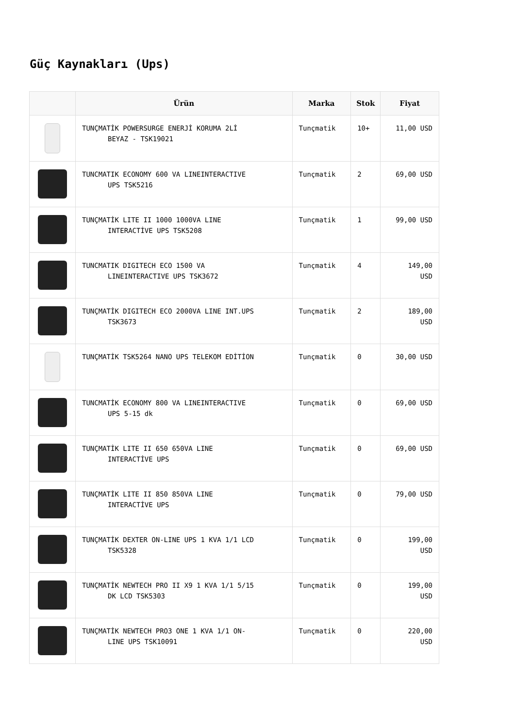Güç Kaynakları (Ups)
| | Ürün | Marka | Stok | Fiyat |
| --- | --- | --- | --- | --- |
| | TUNÇMATİK POWERSURGE ENERJİ KORUMA 2Lİ BEYAZ - TSK19021 | Tunçmatik | 10+ | 11,00 USD |
| | TUNCMATIK ECONOMY 600 VA LINEINTERACTIVE UPS TSK5216 | Tunçmatik | 2 | 69,00 USD |
| | TUNÇMATİK LITE II 1000 1000VA LINE INTERACTİVE UPS TSK5208 | Tunçmatik | 1 | 99,00 USD |
| | TUNCMATIK DIGITECH ECO 1500 VA LINEINTERACTIVE UPS TSK3672 | Tunçmatik | 4 | 149,00 USD |
| | TUNÇMATİK DIGITECH ECO 2000VA LINE INT.UPS TSK3673 | Tunçmatik | 2 | 189,00 USD |
| | TUNÇMATİK TSK5264 NANO UPS TELEKOM EDİTİON | Tunçmatik | 0 | 30,00 USD |
| | TUNCMATİK ECONOMY 800 VA LINEINTERACTIVE UPS 5-15 dk | Tunçmatik | 0 | 69,00 USD |
| | TUNÇMATİK LITE II 650 650VA LINE INTERACTİVE UPS | Tunçmatik | 0 | 69,00 USD |
| | TUNÇMATİK LITE II 850 850VA LINE INTERACTİVE UPS | Tunçmatik | 0 | 79,00 USD |
| | TUNÇMATİK DEXTER ON-LINE UPS 1 KVA 1/1 LCD TSK5328 | Tunçmatik | 0 | 199,00 USD |
| | TUNÇMATİK NEWTECH PRO II X9 1 KVA 1/1 5/15 DK LCD TSK5303 | Tunçmatik | 0 | 199,00 USD |
| | TUNÇMATİK NEWTECH PRO3 ONE 1 KVA 1/1 ON- LINE UPS TSK10091 | Tunçmatik | 0 | 220,00 USD |